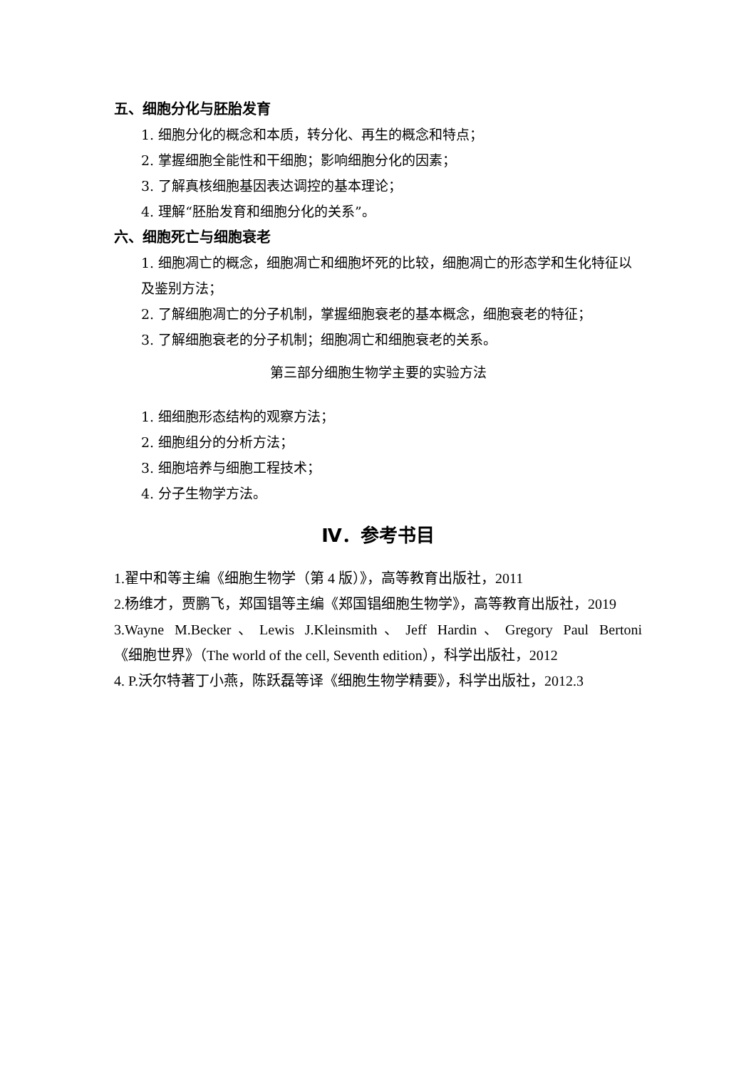五、细胞分化与胚胎发育
1. 细胞分化的概念和本质，转分化、再生的概念和特点；
2. 掌握细胞全能性和干细胞；影响细胞分化的因素；
3. 了解真核细胞基因表达调控的基本理论；
4. 理解“胚胎发育和细胞分化的关系”。
六、细胞死亡与细胞衰老
1. 细胞凋亡的概念，细胞凋亡和细胞坏死的比较，细胞凋亡的形态学和生化特征以及鉴别方法；
2. 了解细胞凋亡的分子机制，掌握细胞衰老的基本概念，细胞衰老的特征；
3. 了解细胞衰老的分子机制；细胞凋亡和细胞衰老的关系。
第三部分细胞生物学主要的实验方法
1. 细细胞形态结构的观察方法；
2. 细胞组分的分析方法；
3. 细胞培养与细胞工程技术；
4. 分子生物学方法。
Ⅳ．参考书目
1.翟中和等主编《细胞生物学（第 4 版）》，高等教育出版社，2011
2.杨维才，贾鹏飞，郑国锠等主编《郑国锠细胞生物学》，高等教育出版社，2019
3.Wayne M.Becker、Lewis J.Kleinsmith、Jeff Hardin、Gregory Paul Bertoni
《细胞世界》（The world of the cell, Seventh edition），科学出版社，2012
4. P.沃尔特著丁小燕，陈跃磊等译《细胞生物学精要》，科学出版社，2012.3